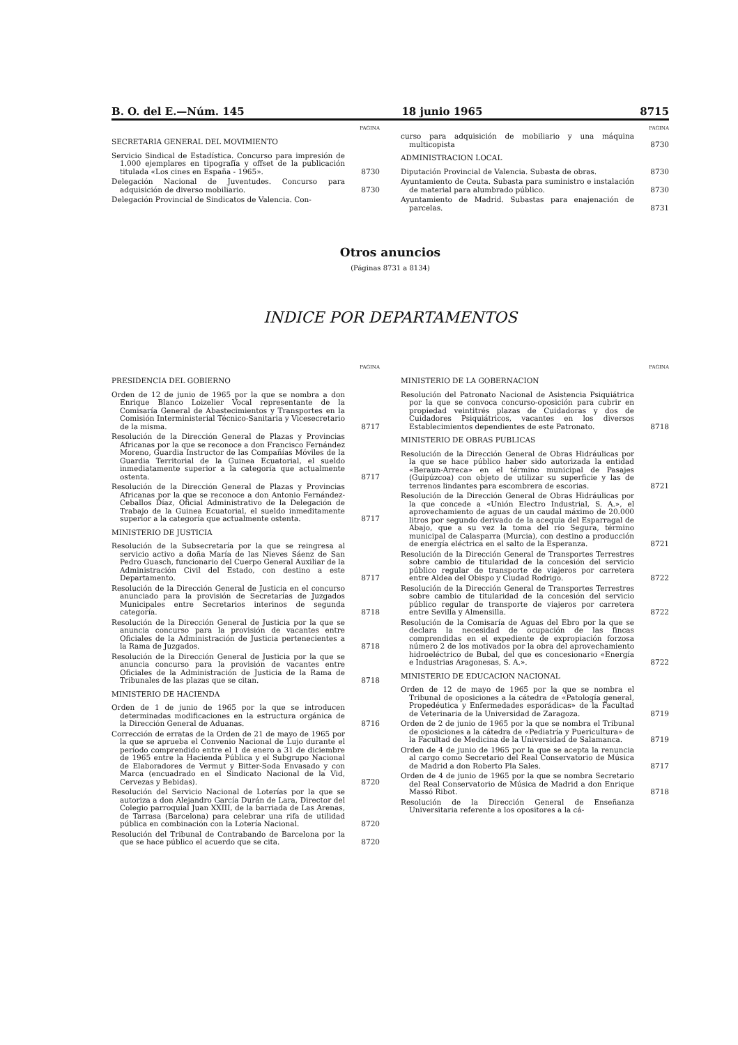B. O. del E.—Núm. 145 18 junio 1965 8715
PAGINA
SECRETARIA GENERAL DEL MOVIMIENTO
Servicio Sindical de Estadística. Concurso para impresión de 1.000 ejemplares en tipografía y offset de la publicación titulada «Los cines en España - 1965». 8730
Delegación Nacional de Juventudes. Concurso para adquisición de diverso mobiliario. 8730
Delegación Provincial de Sindicatos de Valencia. Con-
PAGINA
curso para adquisición de mobiliario y una máquina multicopista 8730
ADMINISTRACION LOCAL
Diputación Provincial de Valencia. Subasta de obras. 8730
Ayuntamiento de Ceuta. Subasta para suministro e instalación de material para alumbrado público. 8730
Ayuntamiento de Madrid. Subastas para enajenación de parcelas. 8731
Otros anuncios
(Páginas 8731 a 8134)
INDICE POR DEPARTAMENTOS
PAGINA
PRESIDENCIA DEL GOBIERNO
Orden de 12 de junio de 1965 por la que se nombra a don Enrique Blanco Loizelier Vocal representante de la Comisaría General de Abastecimientos y Transportes en la Comisión Interministerial Técnico-Sanitaria y Vicesecretario de la misma. 8717
Resolución de la Dirección General de Plazas y Provincias Africanas por la que se reconoce a don Francisco Fernández Moreno, Guardia Instructor de las Compañías Móviles de la Guardia Territorial de la Guinea Ecuatorial, el sueldo inmediatamente superior a la categoría que actualmente ostenta. 8717
Resolución de la Dirección General de Plazas y Provincias Africanas por la que se reconoce a don Antonio Fernández-Ceballos Díaz, Oficial Administrativo de la Delegación de Trabajo de la Guinea Ecuatorial, el sueldo inmeditamente superior a la categoría que actualmente ostenta. 8717
MINISTERIO DE JUSTICIA
Resolución de la Subsecretaría por la que se reingresa al servicio activo a doña María de las Nieves Sáenz de San Pedro Guasch, funcionario del Cuerpo General Auxiliar de la Administración Civil del Estado, con destino a este Departamento. 8717
Resolución de la Dirección General de Justicia en el concurso anunciado para la provisión de Secretarías de Juzgados Municipales entre Secretarios interinos de segunda categoría. 8718
Resolución de la Dirección General de Justicia por la que se anuncia concurso para la provisión de vacantes entre Oficiales de la Administración de Justicia pertenecientes a la Rama de Juzgados. 8718
Resolución de la Dirección General de Justicia por la que se anuncia concurso para la provisión de vacantes entre Oficiales de la Administración de Justicia de la Rama de Tribunales de las plazas que se citan. 8718
MINISTERIO DE HACIENDA
Orden de 1 de junio de 1965 por la que se introducen determinadas modificaciones en la estructura orgánica de la Dirección General de Aduanas. 8716
Corrección de erratas de la Orden de 21 de mayo de 1965 por la que se aprueba el Convenio Nacional de Lujo durante el período comprendido entre el 1 de enero a 31 de diciembre de 1965 entre la Hacienda Pública y el Subgrupo Nacional de Elaboradores de Vermut y Bitter-Soda Envasado y con Marca (encuadrado en el Sindicato Nacional de la Vid, Cervezas y Bebidas). 8720
Resolución del Servicio Nacional de Loterías por la que se autoriza a don Alejandro García Durán de Lara, Director del Colegio parroquial Juan XXIII, de la barriada de Las Arenas, de Tarrasa (Barcelona) para celebrar una rifa de utilidad pública en combinación con la Lotería Nacional. 8720
Resolución del Tribunal de Contrabando de Barcelona por la que se hace público el acuerdo que se cita. 8720
PAGINA
MINISTERIO DE LA GOBERNACION
Resolución del Patronato Nacional de Asistencia Psiquiátrica por la que se convoca concurso-oposición para cubrir en propiedad veintitrés plazas de Cuidadoras y dos de Cuidadores Psiquiátricos, vacantes en los diversos Establecimientos dependientes de este Patronato. 8718
MINISTERIO DE OBRAS PUBLICAS
Resolución de la Dirección General de Obras Hidráulicas por la que se hace público haber sido autorizada la entidad «Beraun-Arreca» en el término municipal de Pasajes (Guipúzcoa) con objeto de utilizar su superficie y las de terrenos lindantes para escombrera de escorias. 8721
Resolución de la Dirección General de Obras Hidráulicas por la que concede a «Unión Electro Industrial, S. A.», el aprovechamiento de aguas de un caudal máximo de 20.000 litros por segundo derivado de la acequia del Esparragal de Abajo, que a su vez la toma del río Segura, término municipal de Calasparra (Murcia), con destino a producción de energía eléctrica en el salto de la Esperanza. 8721
Resolución de la Dirección General de Transportes Terrestres sobre cambio de titularidad de la concesión del servicio público regular de transporte de viajeros por carretera entre Aldea del Obispo y Ciudad Rodrigo. 8722
Resolución de la Dirección General de Transportes Terrestres sobre cambio de titularidad de la concesión del servicio público regular de transporte de viajeros por carretera entre Sevilla y Almensilla. 8722
Resolución de la Comisaría de Aguas del Ebro por la que se declara la necesidad de ocupación de las fincas comprendidas en el expediente de expropiación forzosa número 2 de los motivados por la obra del aprovechamiento hidroeléctrico de Bubal, del que es concesionario «Energía e Industrias Aragonesas, S. A.». 8722
MINISTERIO DE EDUCACION NACIONAL
Orden de 12 de mayo de 1965 por la que se nombra el Tribunal de oposiciones a la cátedra de «Patología general, Propedéutica y Enfermedades esporádicas» de la Facultad de Veterinaria de la Universidad de Zaragoza. 8719
Orden de 2 de junio de 1965 por la que se nombra el Tribunal de oposiciones a la cátedra de «Pediatría y Puericultura» de la Facultad de Medicina de la Universidad de Salamanca. 8719
Orden de 4 de junio de 1965 por la que se acepta la renuncia al cargo como Secretario del Real Conservatorio de Música de Madrid a don Roberto Pla Sales. 8717
Orden de 4 de junio de 1965 por la que se nombra Secretario del Real Conservatorio de Música de Madrid a don Enrique Massó Ribot. 8718
Resolución de la Dirección General de Enseñanza Universitaria referente a los opositores a la cá-